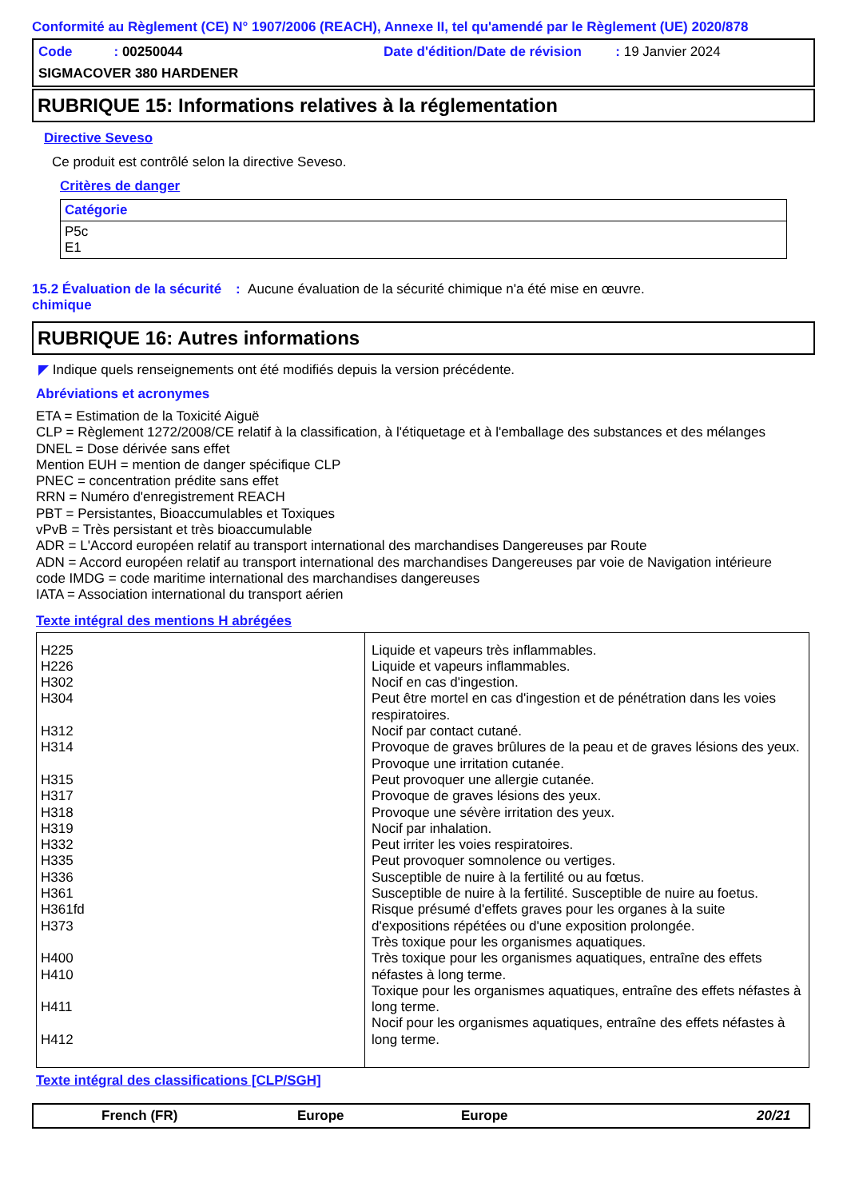Conformité au Règlement (CE) N° 1907/2006 (REACH), Annexe II, tel qu'amendé par le Règlement (UE) 2020/878
| Code : 00250044 | Date d'édition/Date de révision : 19 Janvier 2024 |
| SIGMACOVER 380 HARDENER | |
RUBRIQUE 15: Informations relatives à la réglementation
Directive Seveso
Ce produit est contrôlé selon la directive Seveso.
Critères de danger
| Catégorie |
| --- |
| P5c E1 |
15.2 Évaluation de la sécurité chimique
: Aucune évaluation de la sécurité chimique n'a été mise en œuvre.
RUBRIQUE 16: Autres informations
◤ Indique quels renseignements ont été modifiés depuis la version précédente.
Abréviations et acronymes
ETA = Estimation de la Toxicité Aiguë
CLP = Règlement 1272/2008/CE relatif à la classification, à l'étiquetage et à l'emballage des substances et des mélanges
DNEL = Dose dérivée sans effet
Mention EUH = mention de danger spécifique CLP
PNEC = concentration prédite sans effet
RRN = Numéro d'enregistrement REACH
PBT = Persistantes, Bioaccumulables et Toxiques
vPvB = Très persistant et très bioaccumulable
ADR = L'Accord européen relatif au transport international des marchandises Dangereuses par Route
ADN = Accord européen relatif au transport international des marchandises Dangereuses par voie de Navigation intérieure
code IMDG = code maritime international des marchandises dangereuses
IATA = Association international du transport aérien
Texte intégral des mentions H abrégées
| H225 H226 H302 H304 H312 H314 H315 H317 H318 H319 H332 H335 H336 H361 H361fd H373 H400 H410 H411 H412 | Liquide et vapeurs très inflammables. Liquide et vapeurs inflammables. Nocif en cas d'ingestion. Peut être mortel en cas d'ingestion et de pénétration dans les voies respiratoires. Nocif par contact cutané. Provoque de graves brûlures de la peau et de graves lésions des yeux. Provoque une irritation cutanée. Peut provoquer une allergie cutanée. Provoque de graves lésions des yeux. Provoque une sévère irritation des yeux. Nocif par inhalation. Peut irriter les voies respiratoires. Peut provoquer somnolence ou vertiges. Susceptible de nuire à la fertilité ou au fœtus. Susceptible de nuire à la fertilité. Susceptible de nuire au foetus. Risque présumé d'effets graves pour les organes à la suite d'expositions répétées ou d'une exposition prolongée. Très toxique pour les organismes aquatiques. Très toxique pour les organismes aquatiques, entraîne des effets néfastes à long terme. Toxique pour les organismes aquatiques, entraîne des effets néfastes à long terme. Nocif pour les organismes aquatiques, entraîne des effets néfastes à long terme. |
Texte intégral des classifications [CLP/SGH]
French (FR) Europe Europe 20/21